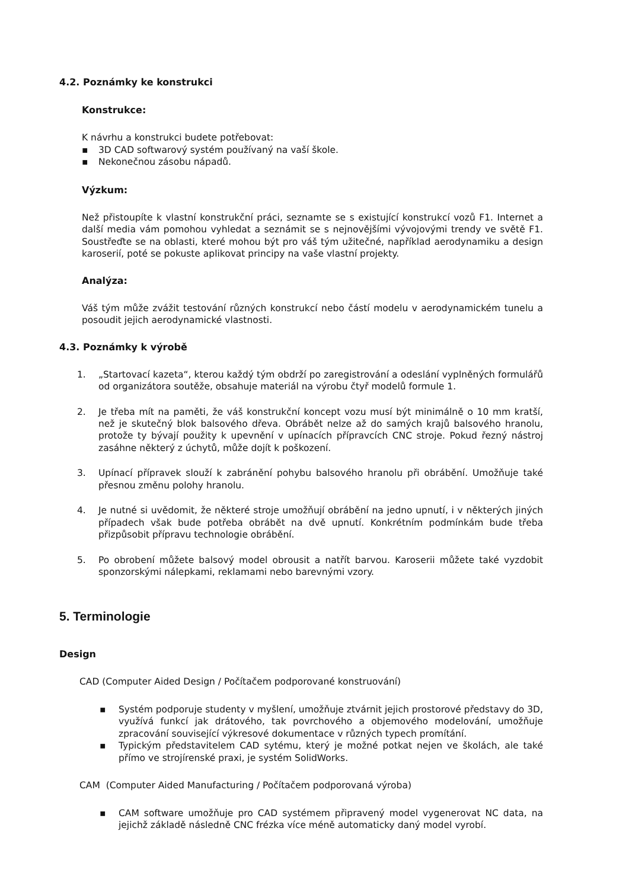4.2. Poznámky ke konstrukci
Konstrukce:
K návrhu a konstrukci budete potřebovat:
▪ 3D CAD softwarový systém používaný na vaší škole.
▪ Nekonečnou zásobu nápadů.
Výzkum:
Než přistoupíte k vlastní konstrukční práci, seznamte se s existující konstrukcí vozů F1. Internet a další media vám pomohou vyhledat a seznámit se s nejnovějšími vývojovými trendy ve světě F1. Soustřeďte se na oblasti, které mohou být pro váš tým užitečné, například aerodynamiku a design karoserií, poté se pokuste aplikovat principy na vaše vlastní projekty.
Analýza:
Váš tým může zvážit testování různých konstrukcí nebo částí modelu v aerodynamickém tunelu a posoudit jejich aerodynamické vlastnosti.
4.3. Poznámky k výrobě
1. „Startovací kazeta“, kterou každý tým obdrží po zaregistrování a odeslání vyplněných formulářů od organizátora soutěže, obsahuje materiál na výrobu čtyř modelů formule 1.
2. Je třeba mít na paměti, že váš konstrukční koncept vozu musí být minimálně o 10 mm kratší, než je skutečný blok balsového dřeva. Obrábět nelze až do samých krajů balsového hranolu, protože ty bývají použity k upevnění v upínacích přípravcích CNC stroje. Pokud řezný nástroj zasáhne některý z úchytů, může dojít k poškození.
3. Upínací přípravek slouží k zabránění pohybu balsového hranolu při obrábění. Umožňuje také přesnou změnu polohy hranolu.
4. Je nutné si uvědomit, že některé stroje umožňují obrábění na jedno upnutí, i v některých jiných případech však bude potřeba obrábět na dvě upnutí. Konkrétním podmínkám bude třeba přizpůsobit přípravu technologie obrábění.
5. Po obrobení můžete balsový model obrousit a natřít barvou. Karoserii můžete také vyzdobit sponzorskými nálepkami, reklamami nebo barevnými vzory.
5. Terminologie
Design
CAD (Computer Aided Design / Počítačem podporované konstruování)
▪ Systém podporuje studenty v myšlení, umožňuje ztvárnit jejich prostorové představy do 3D, využívá funkcí jak drátového, tak povrchového a objemového modelování, umožňuje zpracování související výkresové dokumentace v různých typech promítání.
▪ Typickým představitelem CAD sytému, který je možné potkat nejen ve školách, ale také přímo ve strojírenské praxi, je systém SolidWorks.
CAM (Computer Aided Manufacturing / Počítačem podporovaná výroba)
▪ CAM software umožňuje pro CAD systémem připravený model vygenerovat NC data, na jejichž základě následně CNC frézka více méně automaticky daný model vyrobí.